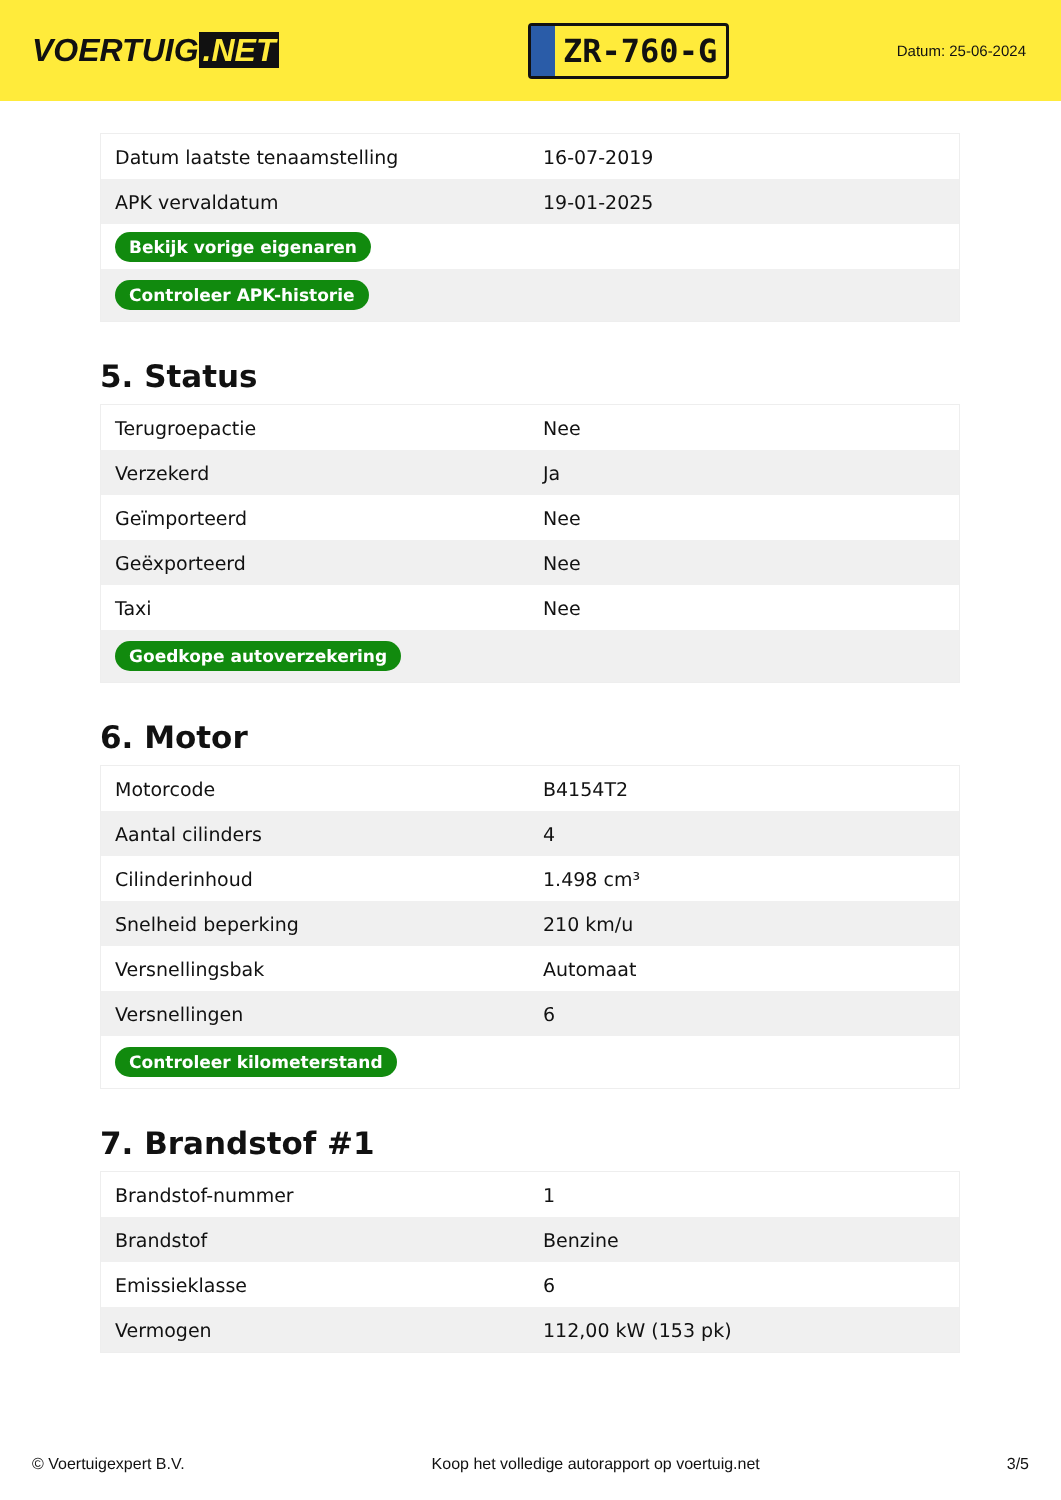VOERTUIG.NET
ZR-760-G
Datum: 25-06-2024
| Datum laatste tenaamstelling | 16-07-2019 |
| APK vervaldatum | 19-01-2025 |
| Bekijk vorige eigenaren | |
| Controleer APK-historie | |
5. Status
| Terugroepactie | Nee |
| Verzekerd | Ja |
| Geïmporteerd | Nee |
| Geëxporteerd | Nee |
| Taxi | Nee |
| Goedkope autoverzekering | |
6. Motor
| Motorcode | B4154T2 |
| Aantal cilinders | 4 |
| Cilinderinhoud | 1.498 cm³ |
| Snelheid beperking | 210 km/u |
| Versnellingsbak | Automaat |
| Versnellingen | 6 |
| Controleer kilometerstand | |
7. Brandstof #1
| Brandstof-nummer | 1 |
| Brandstof | Benzine |
| Emissieklasse | 6 |
| Vermogen | 112,00 kW (153 pk) |
© Voertuigexpert B.V. Koop het volledige autorapport op voertuig.net 3/5